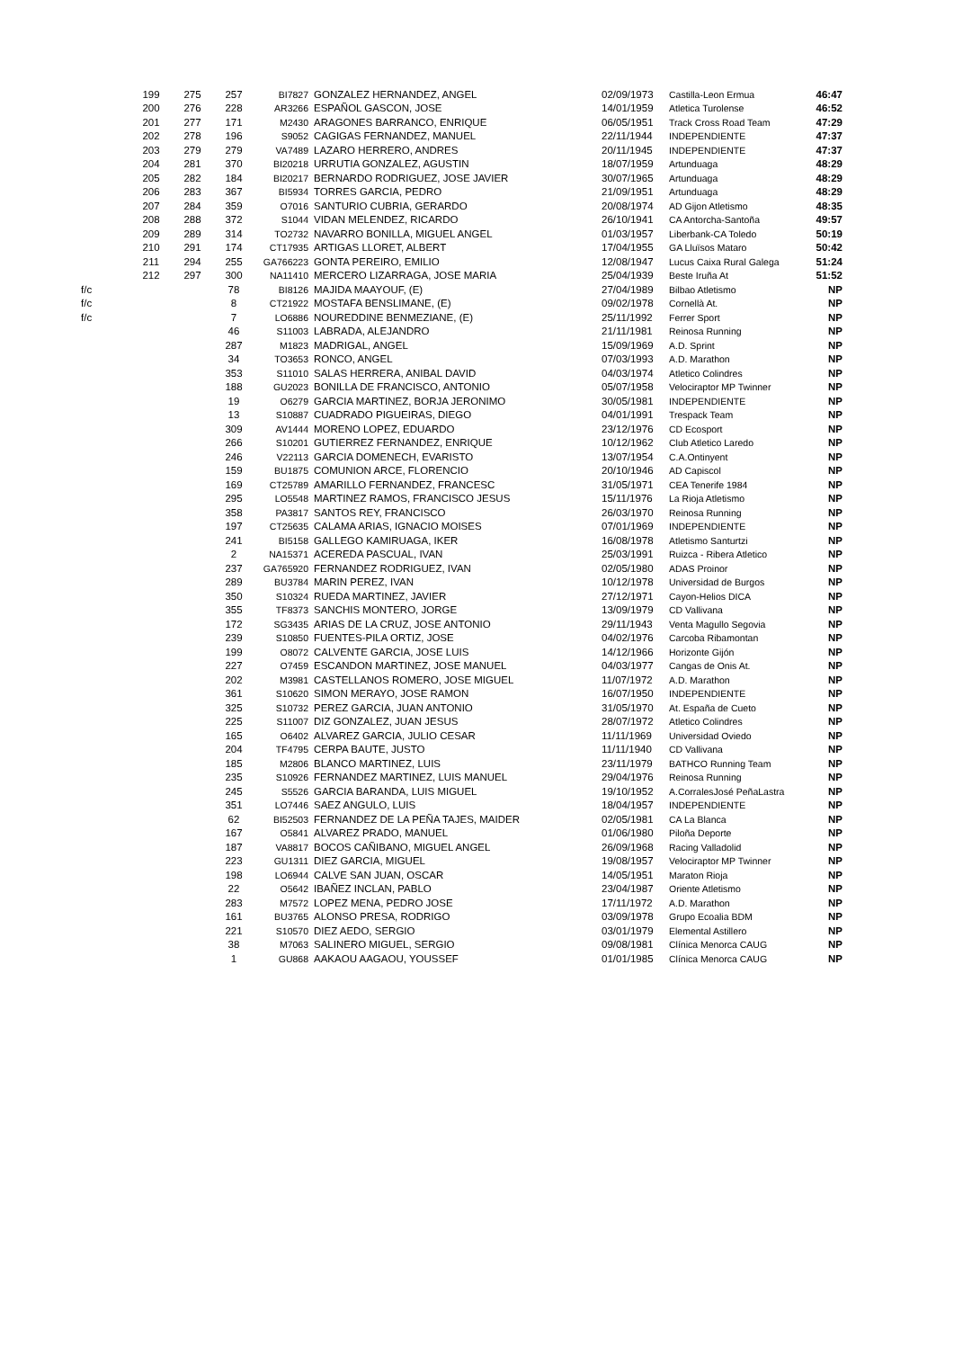| | 199 | 275 | 257 | BI7827 | GONZALEZ HERNANDEZ, ANGEL | 02/09/1973 | Castilla-Leon Ermua | 46:47 |
| | 200 | 276 | 228 | AR3266 | ESPAÑOL GASCON, JOSE | 14/01/1959 | Atletica Turolense | 46:52 |
| | 201 | 277 | 171 | M2430 | ARAGONES BARRANCO, ENRIQUE | 06/05/1951 | Track Cross Road Team | 47:29 |
| | 202 | 278 | 196 | S9052 | CAGIGAS FERNANDEZ, MANUEL | 22/11/1944 | INDEPENDIENTE | 47:37 |
| | 203 | 279 | 279 | VA7489 | LAZARO HERRERO, ANDRES | 20/11/1945 | INDEPENDIENTE | 47:37 |
| | 204 | 281 | 370 | BI20218 | URRUTIA GONZALEZ, AGUSTIN | 18/07/1959 | Artunduaga | 48:29 |
| | 205 | 282 | 184 | BI20217 | BERNARDO RODRIGUEZ, JOSE JAVIER | 30/07/1965 | Artunduaga | 48:29 |
| | 206 | 283 | 367 | BI5934 | TORRES GARCIA, PEDRO | 21/09/1951 | Artunduaga | 48:29 |
| | 207 | 284 | 359 | O7016 | SANTURIO CUBRIA, GERARDO | 20/08/1974 | AD Gijon Atletismo | 48:35 |
| | 208 | 288 | 372 | S1044 | VIDAN MELENDEZ, RICARDO | 26/10/1941 | CA Antorcha-Santoña | 49:57 |
| | 209 | 289 | 314 | TO2732 | NAVARRO BONILLA, MIGUEL ANGEL | 01/03/1957 | Liberbank-CA Toledo | 50:19 |
| | 210 | 291 | 174 | CT17935 | ARTIGAS LLORET, ALBERT | 17/04/1955 | GA Lluïsos Mataro | 50:42 |
| | 211 | 294 | 255 | GA766223 | GONTA PEREIRO, EMILIO | 12/08/1947 | Lucus Caixa Rural Galega | 51:24 |
| | 212 | 297 | 300 | NA11410 | MERCERO LIZARRAGA, JOSE MARIA | 25/04/1939 | Beste Iruña At | 51:52 |
| f/c | | | 78 | BI8126 | MAJIDA MAAYOUF, (E) | 27/04/1989 | Bilbao Atletismo | NP |
| f/c | | | 8 | CT21922 | MOSTAFA BENSLIMANE, (E) | 09/02/1978 | Cornellà At. | NP |
| f/c | | | 7 | LO6886 | NOUREDDINE BENMEZIANE, (E) | 25/11/1992 | Ferrer Sport | NP |
| | | | 46 | S11003 | LABRADA, ALEJANDRO | 21/11/1981 | Reinosa Running | NP |
| | | | 287 | M1823 | MADRIGAL, ANGEL | 15/09/1969 | A.D. Sprint | NP |
| | | | 34 | TO3653 | RONCO, ANGEL | 07/03/1993 | A.D. Marathon | NP |
| | | | 353 | S11010 | SALAS HERRERA, ANIBAL DAVID | 04/03/1974 | Atletico Colindres | NP |
| | | | 188 | GU2023 | BONILLA DE FRANCISCO, ANTONIO | 05/07/1958 | Velociraptor MP Twinner | NP |
| | | | 19 | O6279 | GARCIA MARTINEZ, BORJA JERONIMO | 30/05/1981 | INDEPENDIENTE | NP |
| | | | 13 | S10887 | CUADRADO PIGUEIRAS, DIEGO | 04/01/1991 | Trespack Team | NP |
| | | | 309 | AV1444 | MORENO LOPEZ, EDUARDO | 23/12/1976 | CD Ecosport | NP |
| | | | 266 | S10201 | GUTIERREZ FERNANDEZ, ENRIQUE | 10/12/1962 | Club Atletico Laredo | NP |
| | | | 246 | V22113 | GARCIA DOMENECH, EVARISTO | 13/07/1954 | C.A.Ontinyent | NP |
| | | | 159 | BU1875 | COMUNION ARCE, FLORENCIO | 20/10/1946 | AD Capiscol | NP |
| | | | 169 | CT25789 | AMARILLO FERNANDEZ, FRANCESC | 31/05/1971 | CEA Tenerife 1984 | NP |
| | | | 295 | LO5548 | MARTINEZ RAMOS, FRANCISCO JESUS | 15/11/1976 | La Rioja Atletismo | NP |
| | | | 358 | PA3817 | SANTOS REY, FRANCISCO | 26/03/1970 | Reinosa Running | NP |
| | | | 197 | CT25635 | CALAMA ARIAS, IGNACIO MOISES | 07/01/1969 | INDEPENDIENTE | NP |
| | | | 241 | BI5158 | GALLEGO KAMIRUAGA, IKER | 16/08/1978 | Atletismo Santurtzi | NP |
| | | | 2 | NA15371 | ACEREDA PASCUAL, IVAN | 25/03/1991 | Ruizca - Ribera Atletico | NP |
| | | | 237 | GA765920 | FERNANDEZ RODRIGUEZ, IVAN | 02/05/1980 | ADAS Proinor | NP |
| | | | 289 | BU3784 | MARIN PEREZ, IVAN | 10/12/1978 | Universidad de Burgos | NP |
| | | | 350 | S10324 | RUEDA MARTINEZ, JAVIER | 27/12/1971 | Cayon-Helios DICA | NP |
| | | | 355 | TF8373 | SANCHIS MONTERO, JORGE | 13/09/1979 | CD Vallivana | NP |
| | | | 172 | SG3435 | ARIAS DE LA CRUZ, JOSE ANTONIO | 29/11/1943 | Venta Magullo Segovia | NP |
| | | | 239 | S10850 | FUENTES-PILA ORTIZ, JOSE | 04/02/1976 | Carcoba Ribamontan | NP |
| | | | 199 | O8072 | CALVENTE GARCIA, JOSE LUIS | 14/12/1966 | Horizonte Gijón | NP |
| | | | 227 | O7459 | ESCANDON MARTINEZ, JOSE MANUEL | 04/03/1977 | Cangas de Onis At. | NP |
| | | | 202 | M3981 | CASTELLANOS ROMERO, JOSE MIGUEL | 11/07/1972 | A.D. Marathon | NP |
| | | | 361 | S10620 | SIMON MERAYO, JOSE RAMON | 16/07/1950 | INDEPENDIENTE | NP |
| | | | 325 | S10732 | PEREZ GARCIA, JUAN ANTONIO | 31/05/1970 | At. España de Cueto | NP |
| | | | 225 | S11007 | DIZ GONZALEZ, JUAN JESUS | 28/07/1972 | Atletico Colindres | NP |
| | | | 165 | O6402 | ALVAREZ GARCIA, JULIO CESAR | 11/11/1969 | Universidad Oviedo | NP |
| | | | 204 | TF4795 | CERPA BAUTE, JUSTO | 11/11/1940 | CD Vallivana | NP |
| | | | 185 | M2806 | BLANCO MARTINEZ, LUIS | 23/11/1979 | BATHCO Running Team | NP |
| | | | 235 | S10926 | FERNANDEZ MARTINEZ, LUIS MANUEL | 29/04/1976 | Reinosa Running | NP |
| | | | 245 | S5526 | GARCIA BARANDA, LUIS MIGUEL | 19/10/1952 | A.CorralesJosé PeñaLastra | NP |
| | | | 351 | LO7446 | SAEZ ANGULO, LUIS | 18/04/1957 | INDEPENDIENTE | NP |
| | | | 62 | BI52503 | FERNANDEZ DE LA PEÑA TAJES, MAIDER | 02/05/1981 | CA La Blanca | NP |
| | | | 167 | O5841 | ALVAREZ PRADO, MANUEL | 01/06/1980 | Piloña Deporte | NP |
| | | | 187 | VA8817 | BOCOS CAÑIBANO, MIGUEL ANGEL | 26/09/1968 | Racing Valladolid | NP |
| | | | 223 | GU1311 | DIEZ GARCIA, MIGUEL | 19/08/1957 | Velociraptor MP Twinner | NP |
| | | | 198 | LO6944 | CALVE SAN JUAN, OSCAR | 14/05/1951 | Maraton Rioja | NP |
| | | | 22 | O5642 | IBAÑEZ INCLAN, PABLO | 23/04/1987 | Oriente Atletismo | NP |
| | | | 283 | M7572 | LOPEZ MENA, PEDRO JOSE | 17/11/1972 | A.D. Marathon | NP |
| | | | 161 | BU3765 | ALONSO PRESA, RODRIGO | 03/09/1978 | Grupo Ecoalia BDM | NP |
| | | | 221 | S10570 | DIEZ AEDO, SERGIO | 03/01/1979 | Elemental Astillero | NP |
| | | | 38 | M7063 | SALINERO MIGUEL, SERGIO | 09/08/1981 | Clínica Menorca CAUG | NP |
| | | | 1 | GU868 | AAKAOU AAGAOU, YOUSSEF | 01/01/1985 | Clínica Menorca CAUG | NP |